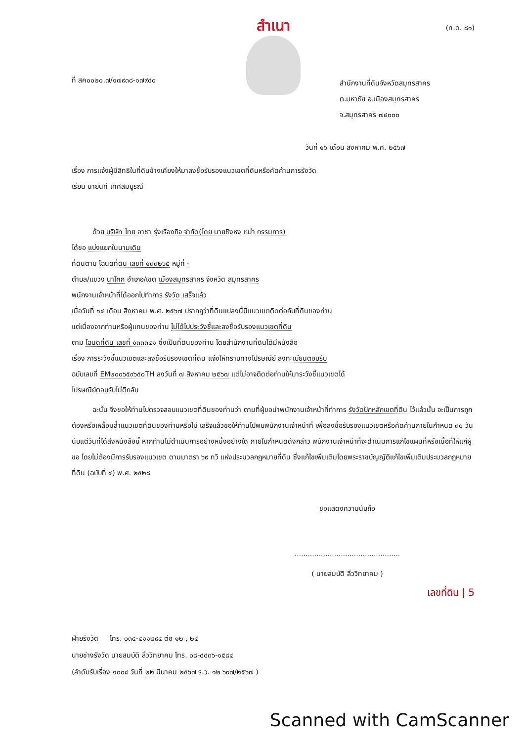สำเนา
(ท.ด. ๘๑)
ที่ สค๐๐๒๐.๗/๑๗๙๓๘-๑๗๙๔๐
สำนักงานที่ดินจังหวัดสมุทรสาคร
ต.มหาชัย อ.เมืองสมุทรสาคร
จ.สมุทรสาคร ๗๔๐๐๐
วันที่ ๑๖ เดือน สิงหาคม พ.ศ. ๒๕๖๗
เรื่อง การแจ้งผู้มีสิทธิในที่ดินข้างเคียงให้มาลงชื่อรับรองแนวเขตที่ดินหรือคัดค้านการรังวัด
เรียน นายนที เทศสมบูรณ์
   ด้วย บริษัท ไทย อาชา รุ่งเรืองกิจ จำกัด(โดย นายชิงหง หม่า กรรมการ)
ได้ขอ แบ่งแยกในนามเดิม
ที่ดินตาม โฉนดที่ดิน เลขที่ ๑๓๓๒๖๕ หมู่ที่ -
ตำบล/แขวง นาโคก อำเภอ/เขต เมืองสมุทรสาคร จังหวัด สมุทรสาคร
พนักงานเจ้าหน้าที่ได้ออกไปทำการ รังวัด เสร็จแล้ว
เมื่อวันที่ ๑๔ เดือน สิงหาคม พ.ศ. ๒๕๖๗ ปรากฏว่าที่ดินแปลงนี้มีแนวเขตติดต่อกับที่ดินของท่าน
แต่เนื่องจากท่านหรือผู้แทนของท่าน ไม่ได้ไปประวังชี้และลงชื่อรับรองแนวเขตที่ดิน
ตาม โฉนดที่ดิน เลขที่ ๑๓๓๓๔๑ ซึ่งเป็นที่ดินของท่าน โดยสำนักงานที่ดินได้มีหนังสือ
เรื่อง การระวังชี้แนวเขตและลงชื่อรับรองเขตที่ดิน แจ้งให้ทราบทางไปรษณีย์ ลงทะเบียนตอบรับ
ฉบับเลขที่ EM๒๐๐๖๕๙๖๕๐TH ลงวันที่ ๗ สิงหาคม ๒๕๖๗ แต่ไม่อาจติดต่อท่านให้มาระวังชี้แนวเขตได้
ไปรษณีย์ตอบรับไม่ตีกลับ
   ฉะนั้น จึงขอให้ท่านไปตรวจสอบแนวเขตที่ดินของท่านว่า ตามที่ผู้ขอนำพนักงานเจ้าหน้าที่ทำการ รังวัดปักหลักเขตที่ดิน ไว้แล้วนั้น จะเป็นการถูกต้องหรือเหลื่อมล้ำแนวเขตที่ดินของท่านหรือไม่ เสร็จแล้วขอให้ท่านไปพบพนักงานเจ้าหน้าที่ เพื่อลงชื่อรับรองแนวเขตหรือคัดค้านภายในกำหนด ๓๐ วัน นับแต่วันที่ได้ส่งหนังสือนี้ หากท่านไม่ดำเนินการอย่างหนึ่งอย่างใด ภายในกำหนดดังกล่าว พนักงานเจ้าหน้าที่จะดำเนินการแก้ไขแผนที่หรือเนื้อที่ให้แก่ผู้ขอ โดยไม่ต้องมีการรับรองแนวเขต ตามมาตรา ๖๙ ทวิ แห่งประมวลกฎหมายที่ดิน ซึ่งแก้ไขเพิ่มเติมโดยพระราชบัญญัติแก้ไขเพิ่มเติมประมวลกฎหมายที่ดิน (ฉบับที่ ๔) พ.ศ. ๒๕๒๘
ขอแสดงความนับถือ
................................................
( นายสมบัติ ลิ่ววิทยาคม )
เลขที่ดิน | 5
ฝ่ายรังวัด   โทร. ๐๓๔-๔๑๑๒๙๔ ต่อ ๑๒ , ๒๔
นายช่างรังวัด นายสมบัติ ลิ่ววิทยาคม โทร. ๐๘-๔๔๓๖-๑๕๘๔
(ลำดับรับเรื่อง ๑๐๐๘ วันที่ ๒๒ มีนาคม ๒๕๖๗ ร.ว. ๑๒ ๖๙๗/๒๕๖๗ )
Scanned with CamScanner